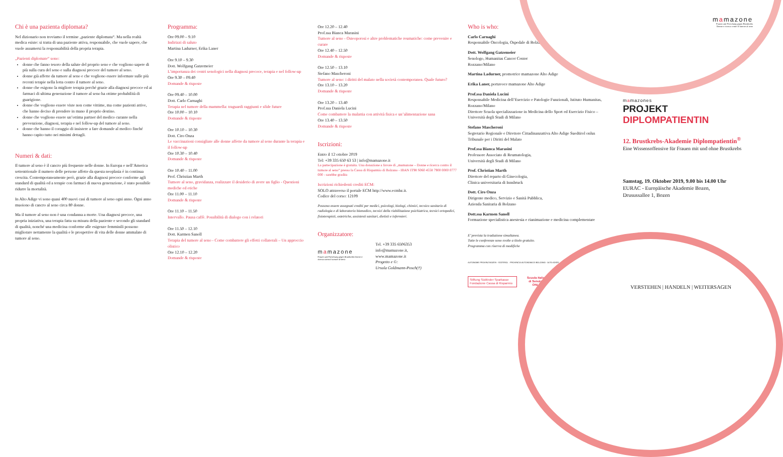Chi è una pazienta diplomata?
Nel dizionario non troviamo il termine „paziente diplomata“. Ma nella realtà medica esiste: si tratta di una paziente attiva, responsabile, che vuole sapere, che vuole assumersi la responsabilità della propria terapia.
„Pazienti diplomate“ sono:
donne che fanno tesoro della salute del proprio seno e che vogliono sapere di più sulla cura del seno e sulla diagnosi precoce del tumore al seno.
donne già affette da tumore al seno e che vogliono essere informate sulle più recenti terapie nella lotta contro il tumore al seno.
donne che esigono la migliore terapia perché grazie alla diagnosi precoce ed ai farmaci di ultima generazione il tumore al seno ha ottime probabilità di guarigione.
donne che vogliono essere viste non come vittime, ma come pazienti attive, che hanno deciso di prendere in mano il proprio destino.
donne che vogliono essere un’ottima partner del medico curante nella prevenzione, diagnosi, terapia e nel follow-up del tumore al seno.
donne che hanno il coraggio di insistere a fare domande al medico finché hanno capito tutto nei minimi dettagli.
Numeri & dati:
Il tumore al seno è il cancro più frequente nelle donne. In Europa e nell’America settentrionale il numero delle persone affette da questa neoplasia è in continua crescita. Contemporaneamente però, grazie alla diagnosi precoce conforme agli standard di qualità ed a terapie con farmaci di nuova generazione, è stato possibile ridurre la mortalità.
In Alto Adige vi sono quasi 400 nuovi casi di tumore al seno ogni anno. Ogni anno muoiono di cancro al seno circa 80 donne.
Ma il tumore al seno non è una condanna a morte. Una diagnosi precoce, una propria iniziativa, una terapia fatta su misura della paziente e secondo gli standard di qualità, nonché una medicina conforme alle esigenze femminili possono migliorare nettamente la qualità e le prospettive di vita delle donne ammalate di tumore al seno.
Programma:
Ore 09.00 – 9.10
Indirizzi di saluto
Martina Ladurner, Erika Laner
Ore 9.10 – 9.30
Dott. Wolfgang Gatzemeier
L’importanza dei centri senologici nella diagnosi precoce, terapia e nel follow-up
Ore 9.30 – 09.40
Domande & risposte
Ore 09.40 – 10.00
Dott. Carlo Carnaghi
Terapia nel tumore della mammella: traguardi raggiunti e sfide future
Ore 10.00 – 10.10
Domande & risposte
Ore 10.10 – 10.30
Dott. Ciro Onza
Le vaccinazioni consigliate alle donne affette da tumore al seno durante la terapia e il follow-up
Ore 10.30 – 10.40
Domande & risposte
Ore 10.40 – 11.00
Prof. Christian Marth
Tumore al seno, gravidanza, realizzare il desiderio di avere un figlio - Questioni mediche ed etiche
Ore 11.00 – 11.10
Domande & risposte
Ore 11.10 – 11.50
Intervallo. Pausa caffè. Possibilità di dialogo con i relatori
Ore 11.50 – 12.10
Dott. Karmen Sanoll
Terapia del tumore al seno - Come combattere gli effetti collaterali – Un approccio olistico
Ore 12.10 – 12.20
Domande & risposte
Ore 12.20 – 12.40
Prof.ssa Bianca Marasini
Tumore al seno - Osteoporosi e altre problematiche reumatiche: come prevenire e curare
Ore 12.40 – 12.50
Domande & risposte
Ore 12.50 – 13.10
Stefano Mascheroni
Tumore al seno: i diritti del malato nella società contemporanea. Quale futuro?
Ore 13.10 – 13.20
Domande & risposte
Ore 13.20 – 13.40
Prof.ssa Daniela Lucini
Come combattere la malattia con attività fisica e un’alimentazione sana
Ore 13.40 – 13.50
Domande & risposte
Iscrizioni:
Entro il 12 ottobre 2019
Tel: +39 335 650 63 53 | info@mamazone.it
La partecipazione è gratuita. Una donazione a favore di „mamazone – Donne e ricerca contro il tumore al seno“ presso la Cassa di Risparmio di Bolzano - IBAN IT98 S060 4558 7900 0000 0777 000 - sarebbe gradita
Iscrizioni richiedenti crediti ECM:
SOLO attraverso il portale ECM http://www.ecmbz.it.
Codice del corso: 12109
Possono essere assegnati crediti per medici, psicologi, biologi, chimici, tecnico sanitario di radiologia e di laboratorio biomedico, tecnici della riabilitazione psichiatrica, tecnici ortopedici, fisioterapisti, ostetriche, assistenti sanitari, dietisti e infermieri.
Organizzatore:
mamazone
Frauen und Forschung gegen Brustkrebs Donne e ricerca contro il tumore al seno
Tel. +39 335 6506353
info@mamazone.it,
www.mamazone.it
Progetto e ©:
Ursula Goldmann-Posch(†)
Who is who:
Carlo Carnaghi
Responsabile Oncologia, Ospedale di Bolzano
Dott. Wolfgang Gatzemeier
Senologo, Humanitas Cancer Center
Rozzano/Milano
Martina Ladurner, promotrice mamazone Alto Adige
Erika Laner, portavoce mamazone Alto Adige
Prof.ssa Daniela Lucini
Responsabile Medicina dell’Esercizio e Patologie Funzionali, Istituto Humanitas, Rozzano/Milano
Direttore Scuola specializzazione in Medicina dello Sport ed Esercizio Fisico – Università degli Studi di Milano
Stefano Mascheroni
Segretario Regionale e Direttore Cittadinanzattiva Alto Adige Suedtirol onlus
Tribunale per i Diritti del Malato
Prof.ssa Bianca Marasini
Professore Associato di Reumatologia,
Università degli Studi di Milano
Prof. Christian Marth
Direttore del reparto di Ginecologia,
Clinica universitaria di Innsbruck
Dott. Ciro Onza
Dirigente medico, Servizio e Sanità Pubblica,
Azienda Sanitaria di Bolzano
Dott.ssa Karmen Sanoll
Formazione specialistica anestesia e rianimazione e medicina complementare
E’ prevista la traduzione simultanea.
Tutte le conferenze sono svolte a titolo gratuito.
Programma con riserva di modifiche
AUTONOME PROVINZ BOZEN - SÜDTIROL · PROVINCIA AUTONOMA DI BOLZANO - ALTO ADIGE
Stiftung Südtiroler Sparkasse
Fondazione Cassa di Risparmio
Scuola Italiana
di Senologia
ONLUS
mamazone
Frauen und Forschung gegen Brustkrebs
Donne e ricerca contro il tumore al seno
mamazones
PROJEKT DIPLOMPATIENTIN
12. Brustkrebs-Akademie Diplompatientin<sup>®</sup>
Eine Wissensoffensive für Frauen mit und ohne Brustkrebs
Samstag, 19. Oktober 2019, 9.00 bis 14.00 Uhr
EURAC - Europäische Akademie Bozen,
Drusussallee 1, Bozen
VERSTEHEN | HANDELN | WEITERSAGEN